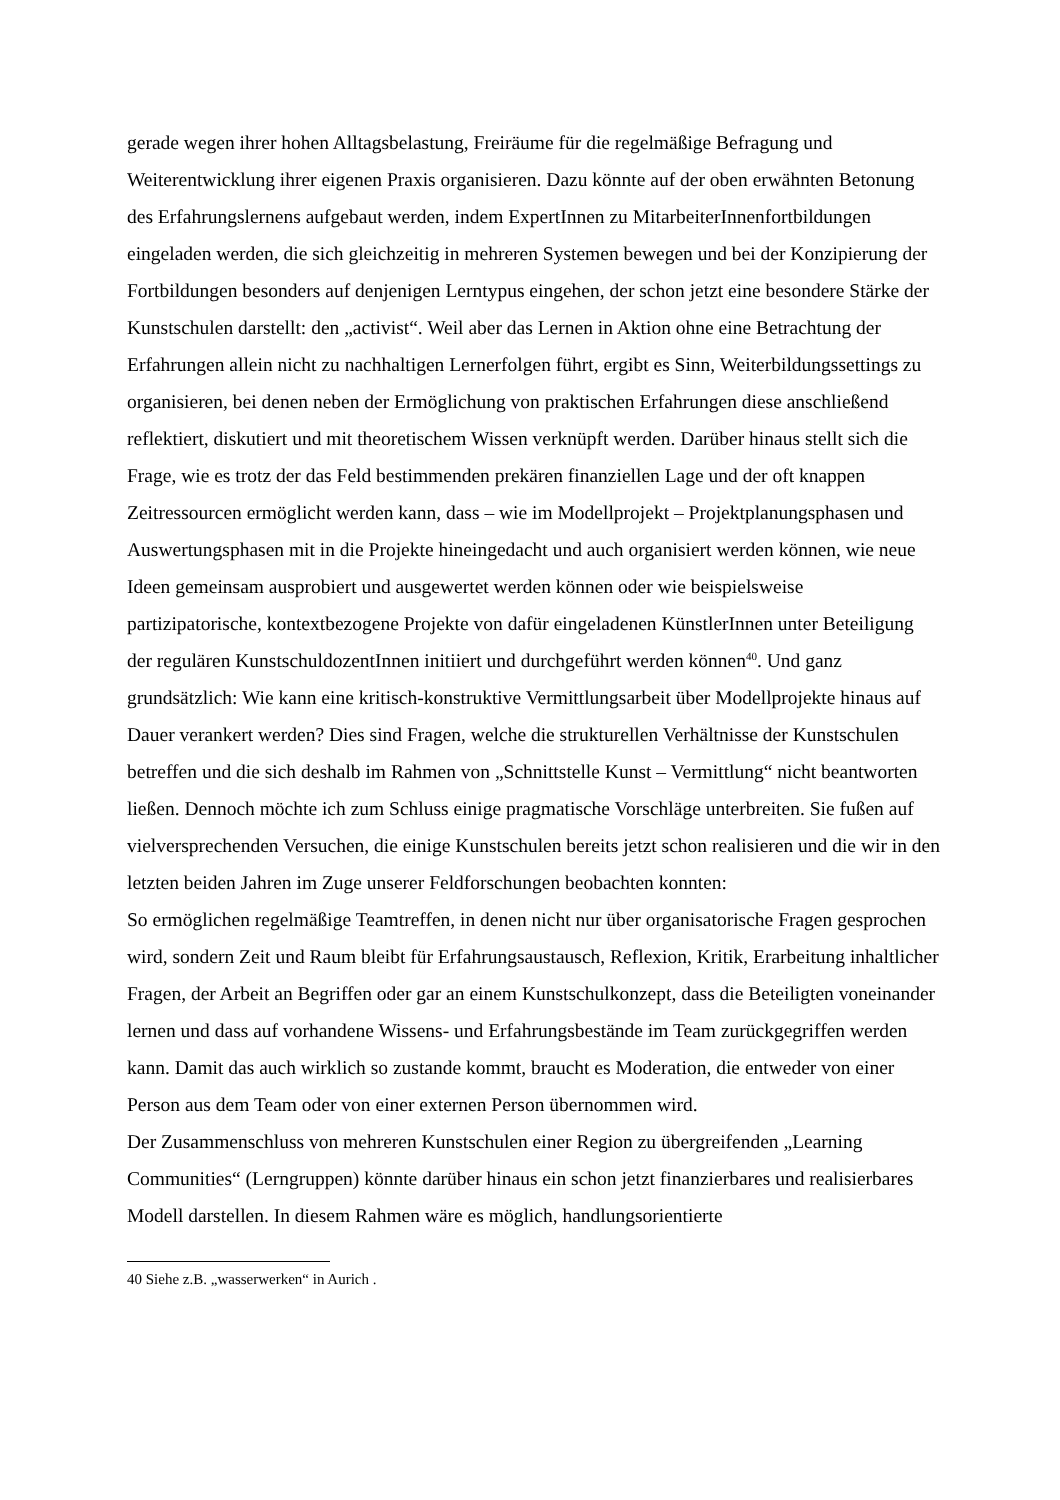gerade wegen ihrer hohen Alltagsbelastung, Freiräume für die regelmäßige Befragung und Weiterentwicklung ihrer eigenen Praxis organisieren. Dazu könnte auf der oben erwähnten Betonung des Erfahrungslernens aufgebaut werden, indem ExpertInnen zu MitarbeiterInnenfortbildungen eingeladen werden, die sich gleichzeitig in mehreren Systemen bewegen und bei der Konzipierung der Fortbildungen besonders auf denjenigen Lerntypus eingehen, der schon jetzt eine besondere Stärke der Kunstschulen darstellt: den „activist“. Weil aber das Lernen in Aktion ohne eine Betrachtung der Erfahrungen allein nicht zu nachhaltigen Lernerfolgen führt, ergibt es Sinn, Weiterbildungssettings zu organisieren, bei denen neben der Ermöglichung von praktischen Erfahrungen diese anschließend reflektiert, diskutiert und mit theoretischem Wissen verknüpft werden. Darüber hinaus stellt sich die Frage, wie es trotz der das Feld bestimmenden prekären finanziellen Lage und der oft knappen Zeitressourcen ermöglicht werden kann, dass – wie im Modellprojekt – Projektplanungsphasen und Auswertungsphasen mit in die Projekte hineingedacht und auch organisiert werden können, wie neue Ideen gemeinsam ausprobiert und ausgewertet werden können oder wie beispielsweise partizipatorische, kontextbezogene Projekte von dafür eingeladenen KünstlerInnen unter Beteiligung der regulären KunstschuldozentInnen initiiert und durchgeführt werden können<sup>40</sup>. Und ganz grundsätzlich: Wie kann eine kritisch-konstruktive Vermittlungsarbeit über Modellprojekte hinaus auf Dauer verankert werden? Dies sind Fragen, welche die strukturellen Verhältnisse der Kunstschulen betreffen und die sich deshalb im Rahmen von „Schnittstelle Kunst – Vermittlung“ nicht beantworten ließen. Dennoch möchte ich zum Schluss einige pragmatische Vorschläge unterbreiten. Sie fußen auf vielversprechenden Versuchen, die einige Kunstschulen bereits jetzt schon realisieren und die wir in den letzten beiden Jahren im Zuge unserer Feldforschungen beobachten konnten:
So ermöglichen regelmäßige Teamtreffen, in denen nicht nur über organisatorische Fragen gesprochen wird, sondern Zeit und Raum bleibt für Erfahrungsaustausch, Reflexion, Kritik, Erarbeitung inhaltlicher Fragen, der Arbeit an Begriffen oder gar an einem Kunstschulkonzept, dass die Beteiligten voneinander lernen und dass auf vorhandene Wissens- und Erfahrungsbestände im Team zurückgegriffen werden kann. Damit das auch wirklich so zustande kommt, braucht es Moderation, die entweder von einer Person aus dem Team oder von einer externen Person übernommen wird.
Der Zusammenschluss von mehreren Kunstschulen einer Region zu übergreifenden „Learning Communities“ (Lerngruppen) könnte darüber hinaus ein schon jetzt finanzierbares und realisierbares Modell darstellen. In diesem Rahmen wäre es möglich, handlungsorientierte
40 Siehe z.B. „wasserwerken“ in Aurich .